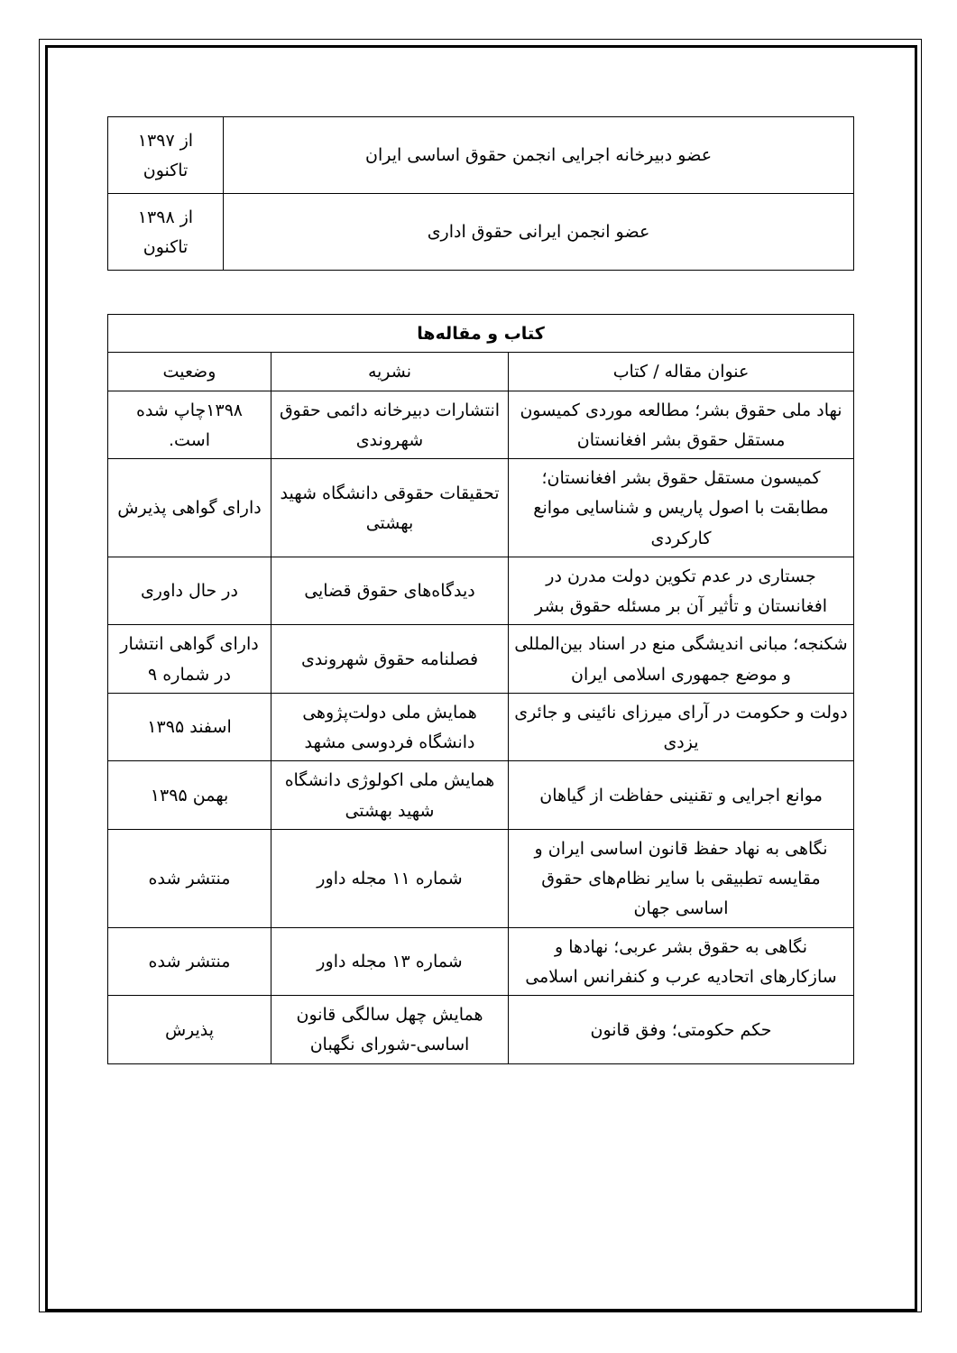| عضو دبیرخانه اجرایی انجمن حقوق اساسی ایران | از ۱۳۹۷ تاکنون |
| عضو انجمن ایرانی حقوق اداری | از ۱۳۹۸ تاکنون |
| کتاب و مقاله‌ها | | |
| --- | --- | --- |
| عنوان مقاله / کتاب | نشریه | وضعیت |
| نهاد ملی حقوق بشر؛ مطالعه موردی کمیسون مستقل حقوق بشر افغانستان | انتشارات دبیرخانه دائمی حقوق شهروندی | ۱۳۹۸چاپ شده است. |
| کمیسون مستقل حقوق بشر افغانستان؛ مطابقت با اصول پاریس و شناسایی موانع کارکردی | تحقیقات حقوقی دانشگاه شهید بهشتی | دارای گواهی پذیرش |
| جستاری در عدم تکوین دولت مدرن در افغانستان و تأثیر آن بر مسئله حقوق بشر | دیدگاه‌های حقوق قضایی | در حال داوری |
| شکنجه؛ مبانی اندیشگی منع در اسناد بین‌المللی و موضع جمهوری اسلامی ایران | فصلنامه حقوق شهروندی | دارای گواهی انتشار در شماره ۹ |
| دولت و حکومت در آرای میرزای نائینی و جائری یزدی | همایش ملی دولت‌پژوهی دانشگاه فردوسی مشهد | اسفند ۱۳۹۵ |
| موانع اجرایی و تقنینی حفاظت از گیاهان | همایش ملی اکولوژی دانشگاه شهید بهشتی | بهمن ۱۳۹۵ |
| نگاهی به نهاد حفظ قانون اساسی ایران و مقایسه تطبیقی با سایر نظام‌های حقوق اساسی جهان | شماره ۱۱ مجله داور | منتشر شده |
| نگاهی به حقوق بشر عربی؛ نهادها و سازکارهای اتحادیه عرب و کنفرانس اسلامی | شماره ۱۳ مجله داور | منتشر شده |
| حکم حکومتی؛ وفق قانون | همایش چهل سالگی قانون اساسی-شورای نگهبان | پذیرش |